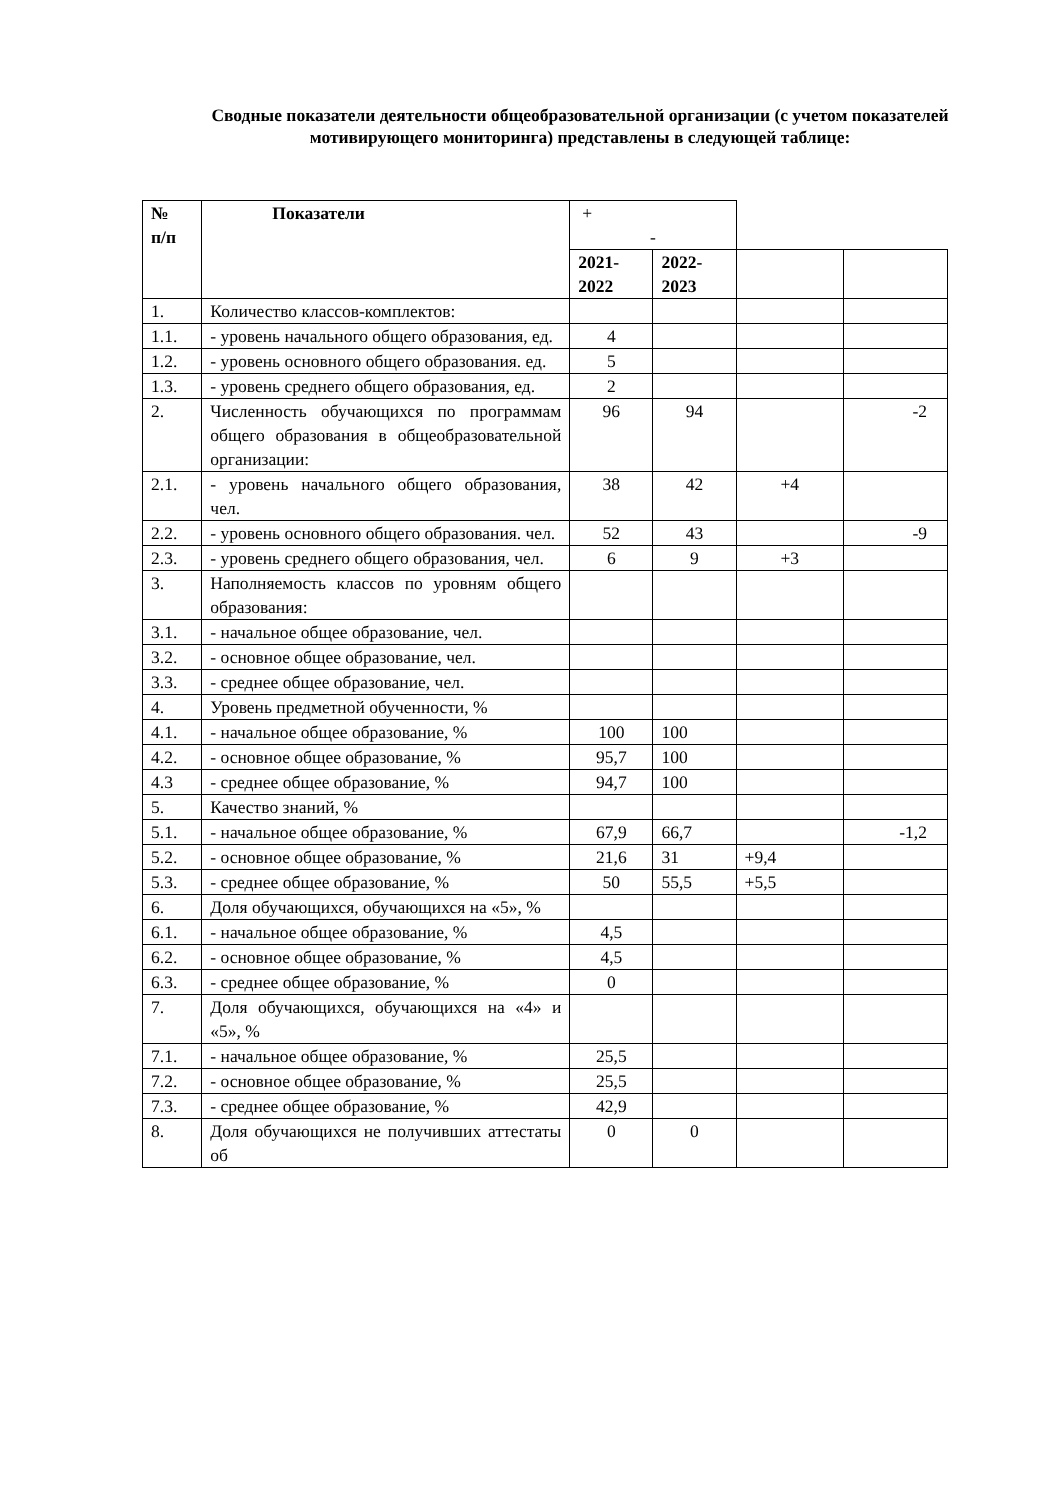Сводные показатели деятельности общеобразовательной организации (с учетом показателей мотивирующего мониторинга) представлены в следующей таблице:
| № п/п | Показатели | + - | | | |
| | | 2021- 2022 | 2022- 2023 | | |
| 1. | Количество классов-комплектов: | | | | |
| 1.1. | - уровень начального общего образования, ед. | 4 | | | |
| 1.2. | - уровень основного общего образования. ед. | 5 | | | |
| 1.3. | - уровень среднего общего образования, ед. | 2 | | | |
| 2. | Численность обучающихся по программам общего образования в общеобразовательной организации: | 96 | 94 | | -2 |
| 2.1. | - уровень начального общего образования, чел. | 38 | 42 | +4 | |
| 2.2. | - уровень основного общего образования. чел. | 52 | 43 | | -9 |
| 2.3. | - уровень среднего общего образования, чел. | 6 | 9 | +3 | |
| 3. | Наполняемость классов по уровням общего образования: | | | | |
| 3.1. | - начальное общее образование, чел. | | | | |
| 3.2. | - основное общее образование, чел. | | | | |
| 3.3. | - среднее общее образование, чел. | | | | |
| 4. | Уровень предметной обученности, % | | | | |
| 4.1. | - начальное общее образование, % | 100 | 100 | | |
| 4.2. | - основное общее образование, % | 95,7 | 100 | | |
| 4.3 | - среднее общее образование, % | 94,7 | 100 | | |
| 5. | Качество знаний, % | | | | |
| 5.1. | - начальное общее образование, % | 67,9 | 66,7 | | -1,2 |
| 5.2. | - основное общее образование, % | 21,6 | 31 | +9,4 | |
| 5.3. | - среднее общее образование, % | 50 | 55,5 | +5,5 | |
| 6. | Доля обучающихся, обучающихся на «5», % | | | | |
| 6.1. | - начальное общее образование, % | 4,5 | | | |
| 6.2. | - основное общее образование, % | 4,5 | | | |
| 6.3. | - среднее общее образование, % | 0 | | | |
| 7. | Доля обучающихся, обучающихся на «4» и «5», % | | | | |
| 7.1. | - начальное общее образование, % | 25,5 | | | |
| 7.2. | - основное общее образование, % | 25,5 | | | |
| 7.3. | - среднее общее образование, % | 42,9 | | | |
| 8. | Доля обучающихся не получивших аттестаты об | 0 | 0 | | |